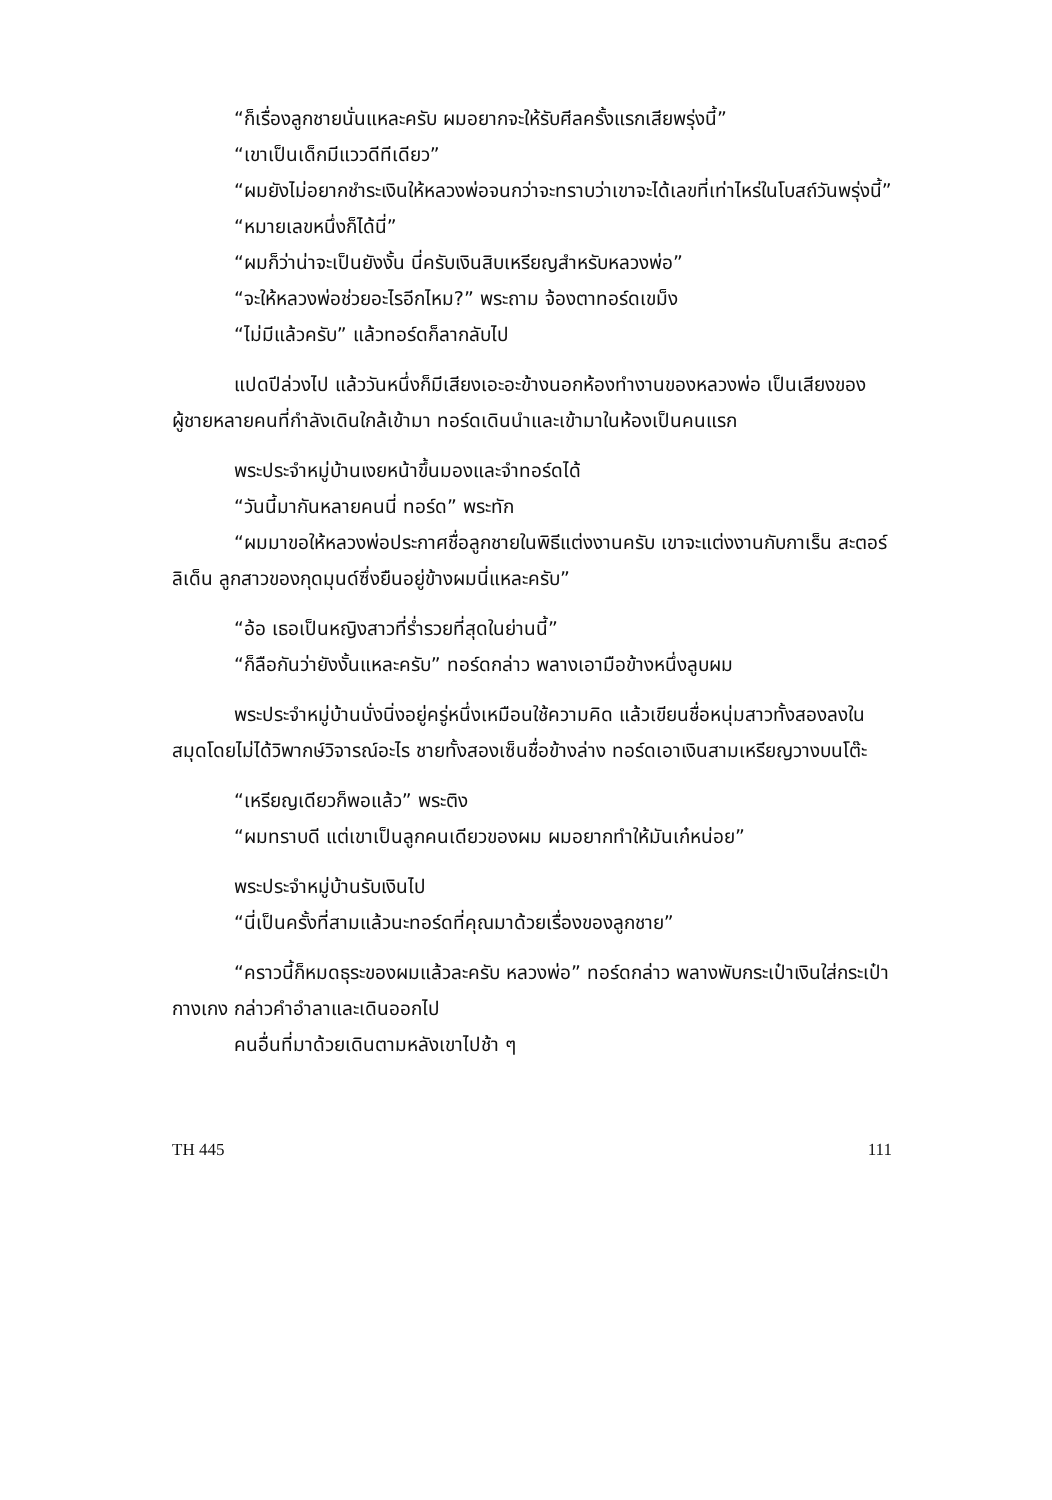“ก็เรื่องลูกชายนั่นแหละครับ ผมอยากจะให้รับศีลครั้งแรกเสียพรุ่งนี้”
“เขาเป็นเด็กมีแววดีทีเดียว”
“ผมยังไม่อยากชำระเงินให้หลวงพ่อจนกว่าจะทราบว่าเขาจะได้เลขที่เท่าไหร่ในโบสถ์วันพรุ่งนี้”
“หมายเลขหนึ่งก็ได้นี่”
“ผมก็ว่าน่าจะเป็นยังงั้น นี่ครับเงินสิบเหรียญสำหรับหลวงพ่อ”
“จะให้หลวงพ่อช่วยอะไรอีกไหม?” พระถาม จ้องตาทอร์ดเขม็ง
“ไม่มีแล้วครับ” แล้วทอร์ดก็ลากลับไป
แปดปีล่วงไป แล้ววันหนึ่งก็มีเสียงเอะอะข้างนอกห้องทำงานของหลวงพ่อ เป็นเสียงของผู้ชายหลายคนที่กำลังเดินใกล้เข้ามา ทอร์ดเดินนำและเข้ามาในห้องเป็นคนแรก
พระประจำหมู่บ้านเงยหน้าขึ้นมองและจำทอร์ดได้
“วันนี้มากันหลายคนนี่ ทอร์ด” พระทัก
“ผมมาขอให้หลวงพ่อประกาศชื่อลูกชายในพิธีแต่งงานครับ เขาจะแต่งงานกับกาเร็น สะตอร์ลิเด็น ลูกสาวของกุดมุนด์ซึ่งยืนอยู่ข้างผมนี่แหละครับ”
“อ้อ เธอเป็นหญิงสาวที่ร่ำรวยที่สุดในย่านนี้”
“ก็ลือกันว่ายังงั้นแหละครับ” ทอร์ดกล่าว พลางเอามือข้างหนึ่งลูบผม
พระประจำหมู่บ้านนั่งนิ่งอยู่ครู่หนึ่งเหมือนใช้ความคิด แล้วเขียนชื่อหนุ่มสาวทั้งสองลงในสมุดโดยไม่ได้วิพากษ์วิจารณ์อะไร ชายทั้งสองเซ็นชื่อข้างล่าง ทอร์ดเอาเงินสามเหรียญวางบนโต๊ะ
“เหรียญเดียวก็พอแล้ว” พระติง
“ผมทราบดี แต่เขาเป็นลูกคนเดียวของผม ผมอยากทำให้มันเก๋หน่อย”
พระประจำหมู่บ้านรับเงินไป
“นี่เป็นครั้งที่สามแล้วนะทอร์ดที่คุณมาด้วยเรื่องของลูกชาย”
“คราวนี้ก็หมดธุระของผมแล้วละครับ หลวงพ่อ” ทอร์ดกล่าว พลางพับกระเป๋าเงินใส่กระเป๋ากางเกง กล่าวคำอำลาและเดินออกไป
คนอื่นที่มาด้วยเดินตามหลังเขาไปช้า ๆ
TH 445 111